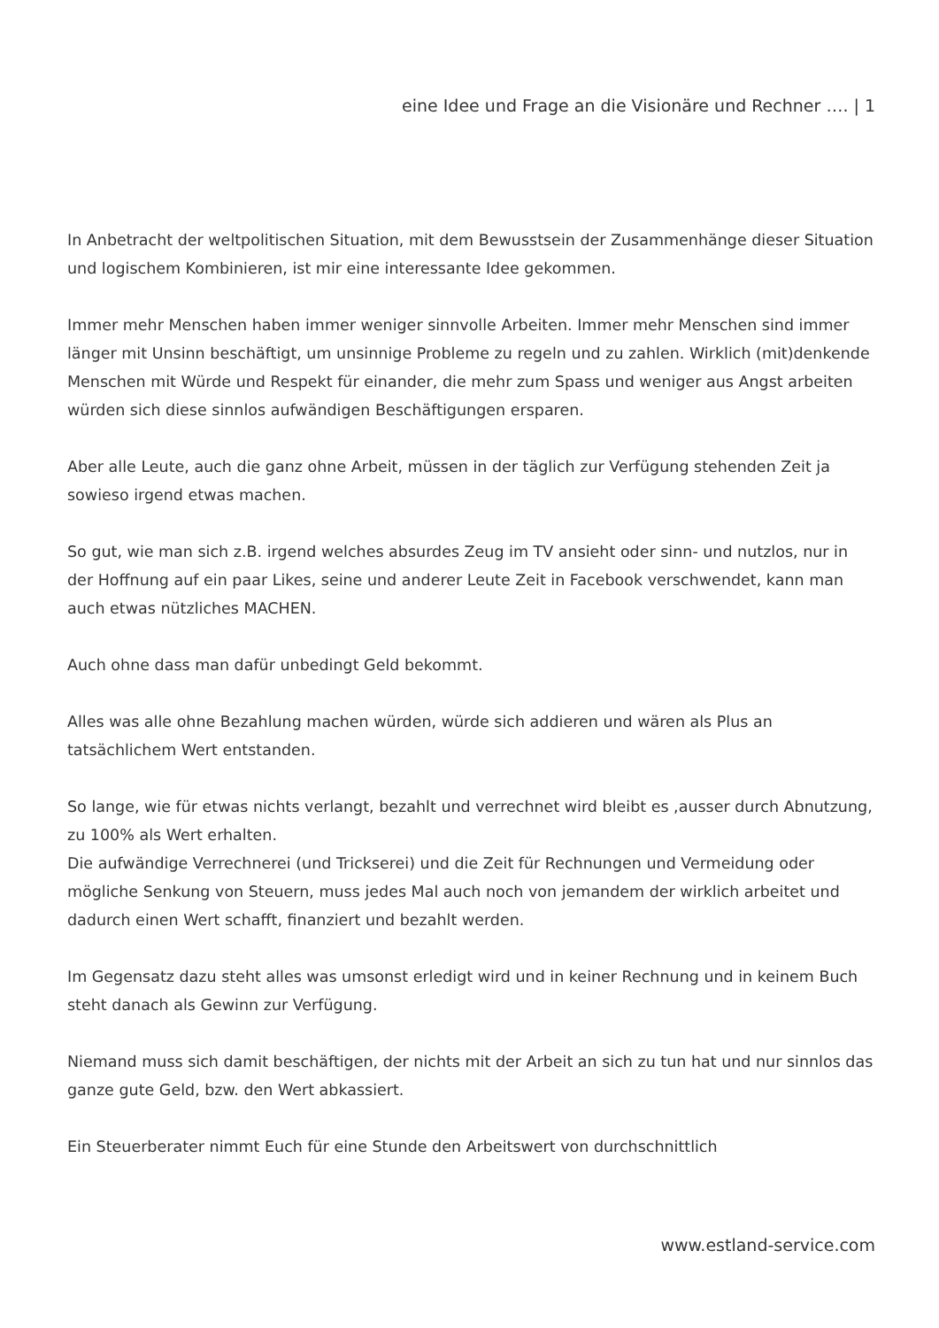eine Idee und Frage an die Visionäre und Rechner …. | 1
In Anbetracht der weltpolitischen Situation, mit dem Bewusstsein der Zusammenhänge dieser Situation und logischem Kombinieren, ist mir eine interessante Idee gekommen.
Immer mehr Menschen haben immer weniger sinnvolle Arbeiten. Immer mehr Menschen sind immer länger mit Unsinn beschäftigt, um unsinnige Probleme zu regeln und zu zahlen. Wirklich (mit)denkende Menschen mit Würde und Respekt für einander, die mehr zum Spass und weniger aus Angst arbeiten würden sich diese sinnlos aufwändigen Beschäftigungen ersparen.
Aber alle Leute, auch die ganz ohne Arbeit, müssen in der täglich zur Verfügung stehenden Zeit ja sowieso irgend etwas machen.
So gut, wie man sich z.B. irgend welches absurdes Zeug im TV ansieht oder sinn- und nutzlos, nur in der Hoffnung auf ein paar Likes, seine und anderer Leute Zeit in Facebook verschwendet, kann man auch etwas nützliches MACHEN.
Auch ohne dass man dafür unbedingt Geld bekommt.
Alles was alle ohne Bezahlung machen würden, würde sich addieren und wären als Plus an tatsächlichem Wert entstanden.
So lange, wie für etwas nichts verlangt, bezahlt und verrechnet wird bleibt es ,ausser durch Abnutzung, zu 100% als Wert erhalten.
Die aufwändige Verrechnerei (und Trickserei) und die Zeit für Rechnungen und Vermeidung oder mögliche Senkung von Steuern, muss jedes Mal auch noch von jemandem der wirklich arbeitet und dadurch einen Wert schafft, finanziert und bezahlt werden.
Im Gegensatz dazu steht alles was umsonst erledigt wird und in keiner Rechnung und in keinem Buch steht danach als Gewinn zur Verfügung.
Niemand muss sich damit beschäftigen, der nichts mit der Arbeit an sich zu tun hat und nur sinnlos das ganze gute Geld, bzw. den Wert abkassiert.
Ein Steuerberater nimmt Euch für eine Stunde den Arbeitswert von durchschnittlich
www.estland-service.com